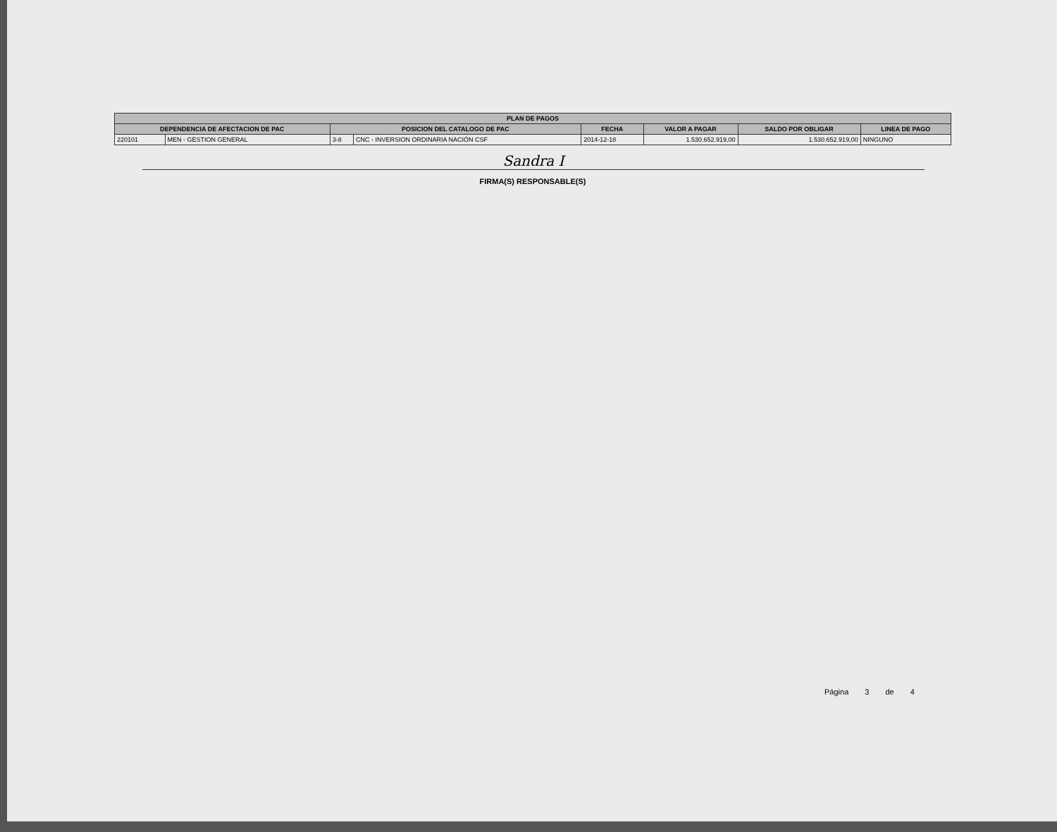| PLAN DE PAGOS | | | | | | | |
| --- | --- | --- | --- | --- | --- | --- | --- |
| DEPENDENCIA DE AFECTACION DE PAC | | POSICION DEL CATALOGO DE PAC | | FECHA | VALOR A PAGAR | SALDO POR OBLIGAR | LINEA DE PAGO |
| 220101 | MEN - GESTION GENERAL | 3-8 | CNC - INVERSION ORDINARIA NACIÓN CSF | 2014-12-18 | 1.530.652.919,00 | 1.530.652.919,00 | NINGUNO |
Sandra I
FIRMA(S) RESPONSABLE(S)
Página 3 de 4